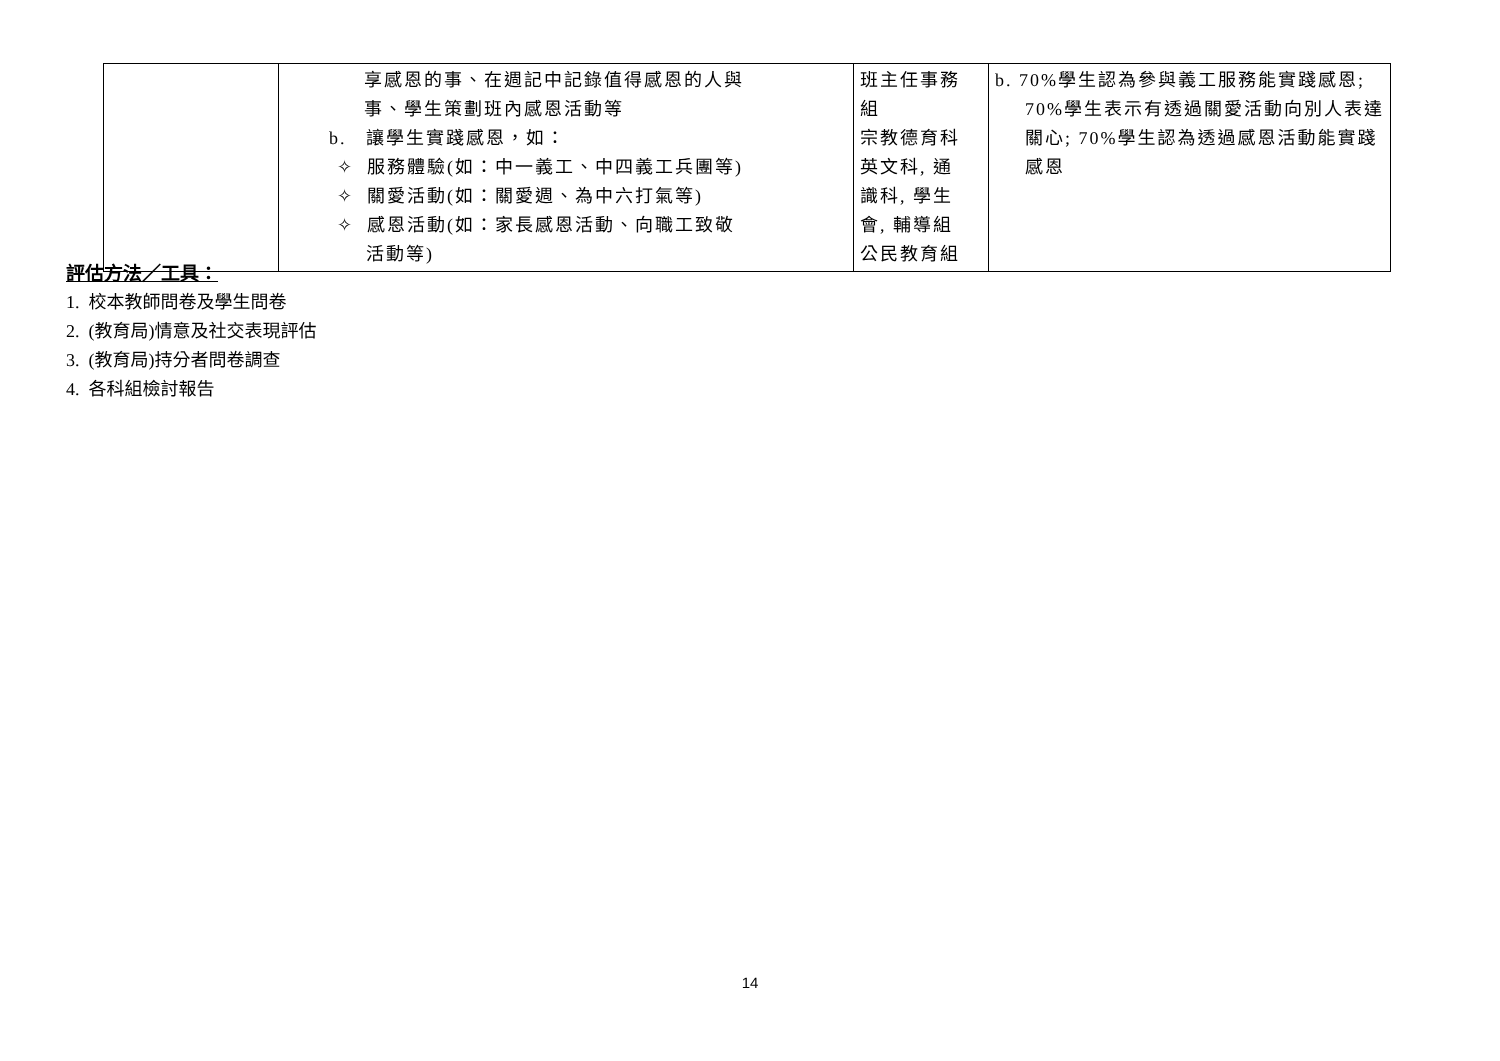| | 享感恩的事、在週記中記錄值得感恩的人與 事、學生策劃班內感恩活動等 b. 讓學生實踐感恩，如： ✧ 服務體驗(如：中一義工、中四義工兵團等) ✧ 關愛活動(如：關愛週、為中六打氣等) ✧ 感恩活動(如：家長感恩活動、向職工致敬 活動等) | 班主任事務 組 宗教德育科 英文科, 通 識科, 學生 會, 輔導組 公民教育組 | b. 70%學生認為參與義工服務能實踐感恩; 70%學生表示有透過關愛活動向別人表達 關心; 70%學生認為透過感恩活動能實踐 感恩 |
評估方法／工具：
1. 校本教師問卷及學生問卷
2. (教育局)情意及社交表現評估
3. (教育局)持分者問卷調查
4. 各科組檢討報告
14